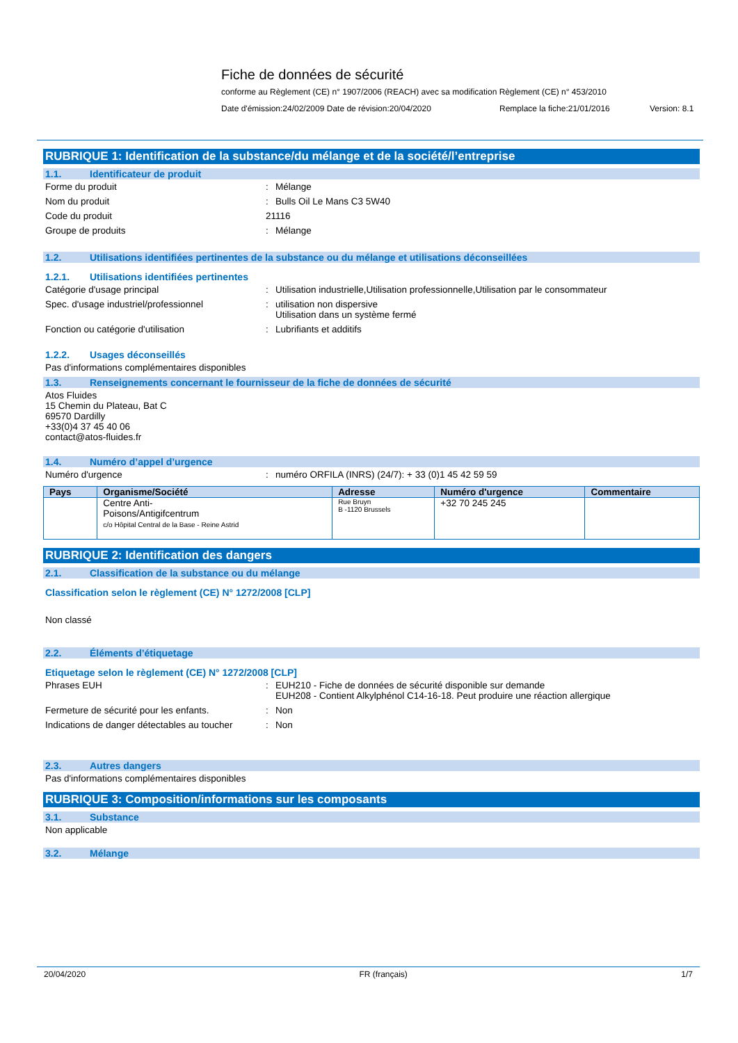Fiche de données de sécurité
conforme au Règlement (CE) n° 1907/2006 (REACH) avec sa modification Règlement (CE) n° 453/2010
Date d'émission:24/02/2009 Date de révision:20/04/2020 Remplace la fiche:21/01/2016 Version: 8.1
RUBRIQUE 1: Identification de la substance/du mélange et de la société/l’entreprise
1.1. Identificateur de produit
Forme du produit : Mélange
Nom du produit : Bulls Oil Le Mans C3 5W40
Code du produit 21116
Groupe de produits : Mélange
1.2. Utilisations identifiées pertinentes de la substance ou du mélange et utilisations déconseillées
1.2.1. Utilisations identifiées pertinentes
Catégorie d'usage principal : Utilisation industrielle,Utilisation professionnelle,Utilisation par le consommateur
Spec. d'usage industriel/professionnel : utilisation non dispersive
Utilisation dans un système fermé
Fonction ou catégorie d'utilisation : Lubrifiants et additifs
1.2.2. Usages déconseillés
Pas d'informations complémentaires disponibles
1.3. Renseignements concernant le fournisseur de la fiche de données de sécurité
Atos Fluides
15 Chemin du Plateau, Bat C
69570 Dardilly
+33(0)4 37 45 40 06
contact@atos-fluides.fr
1.4. Numéro d’appel d’urgence
Numéro d'urgence : numéro ORFILA (INRS) (24/7): + 33 (0)1 45 42 59 59
| Pays | Organisme/Société | Adresse | Numéro d'urgence | Commentaire |
| --- | --- | --- | --- | --- |
| | Centre Anti- Poisons/Antigifcentrum c/o Hôpital Central de la Base - Reine Astrid | Rue Bruyn B -1120 Brussels | +32 70 245 245 | |
RUBRIQUE 2: Identification des dangers
2.1. Classification de la substance ou du mélange
Classification selon le règlement (CE) N° 1272/2008 [CLP]
Non classé
2.2. Éléments d’étiquetage
Etiquetage selon le règlement (CE) N° 1272/2008 [CLP]
Phrases EUH : EUH210 - Fiche de données de sécurité disponible sur demande
EUH208 - Contient Alkylphénol C14-16-18. Peut produire une réaction allergique
Fermeture de sécurité pour les enfants. : Non
Indications de danger détectables au toucher
: Non
2.3. Autres dangers
Pas d'informations complémentaires disponibles
RUBRIQUE 3: Composition/informations sur les composants
3.1. Substance
Non applicable
3.2. Mélange
20/04/2020 FR (français) 1/7